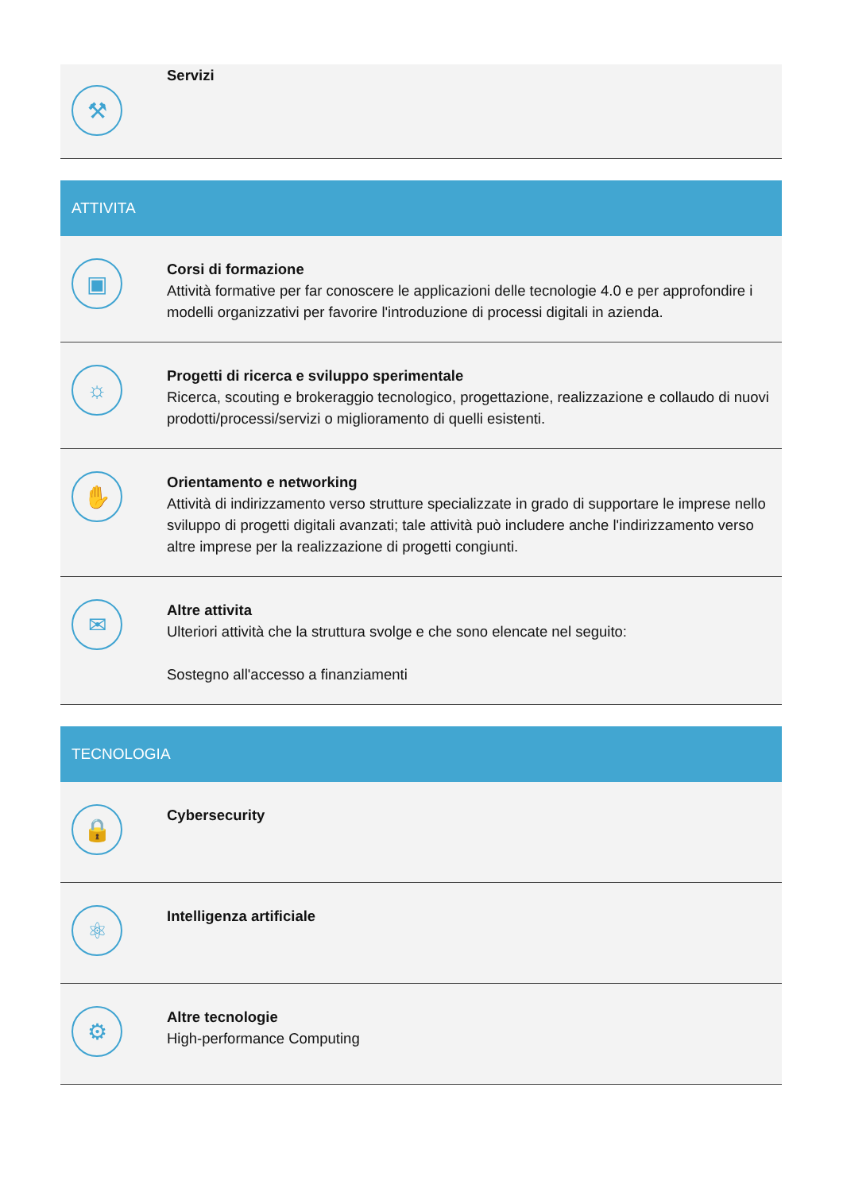⚒
Servizi
ATTIVITA
▣
Corsi di formazione
Attività formative per far conoscere le applicazioni delle tecnologie 4.0 e per approfondire i modelli organizzativi per favorire l'introduzione di processi digitali in azienda.
☼
Progetti di ricerca e sviluppo sperimentale
Ricerca, scouting e brokeraggio tecnologico, progettazione, realizzazione e collaudo di nuovi prodotti/processi/servizi o miglioramento di quelli esistenti.
✋
Orientamento e networking
Attività di indirizzamento verso strutture specializzate in grado di supportare le imprese nello sviluppo di progetti digitali avanzati; tale attività può includere anche l'indirizzamento verso altre imprese per la realizzazione di progetti congiunti.
✉
Altre attivita
Ulteriori attività che la struttura svolge e che sono elencate nel seguito:
Sostegno all'accesso a finanziamenti
TECNOLOGIA
🔒
Cybersecurity
⚛
Intelligenza artificiale
⚙
Altre tecnologie
High-performance Computing